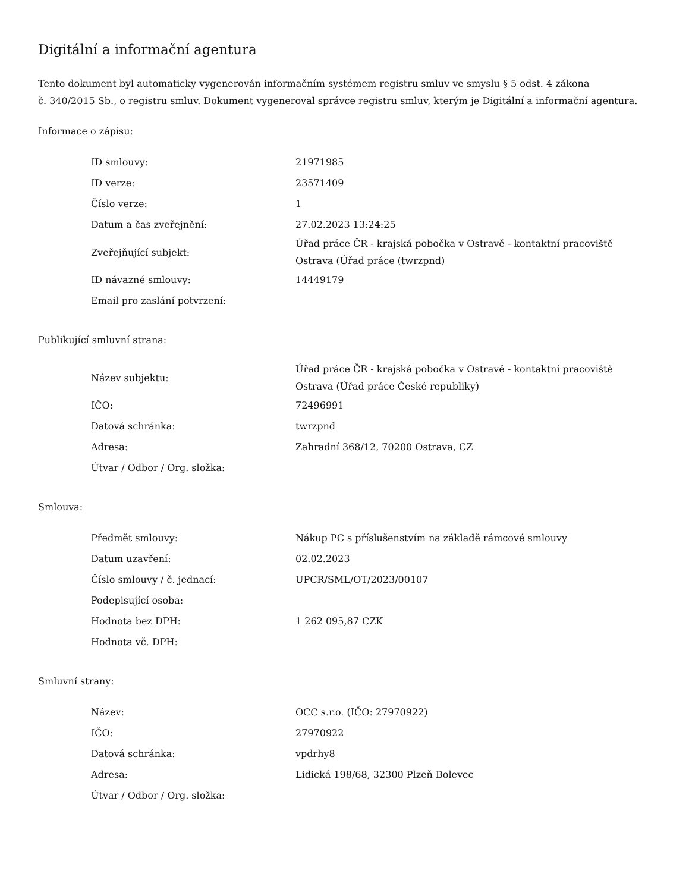Digitální a informační agentura
Tento dokument byl automaticky vygenerován informačním systémem registru smluv ve smyslu § 5 odst. 4 zákona
č. 340/2015 Sb., o registru smluv. Dokument vygeneroval správce registru smluv, kterým je Digitální a informační agentura.
Informace o zápisu:
| ID smlouvy: | 21971985 |
| ID verze: | 23571409 |
| Číslo verze: | 1 |
| Datum a čas zveřejnění: | 27.02.2023 13:24:25 |
| Zveřejňující subjekt: | Úřad práce ČR - krajská pobočka v Ostravě - kontaktní pracoviště Ostrava (Úřad práce (twrzpnd) |
| ID návazné smlouvy: | 14449179 |
| Email pro zaslání potvrzení: | |
Publikující smluvní strana:
| Název subjektu: | Úřad práce ČR - krajská pobočka v Ostravě - kontaktní pracoviště Ostrava (Úřad práce České republiky) |
| IČO: | 72496991 |
| Datová schránka: | twrzpnd |
| Adresa: | Zahradní 368/12, 70200 Ostrava, CZ |
| Útvar / Odbor / Org. složka: | |
Smlouva:
| Předmět smlouvy: | Nákup PC s příslušenstvím na základě rámcové smlouvy |
| Datum uzavření: | 02.02.2023 |
| Číslo smlouvy / č. jednací: | UPCR/SML/OT/2023/00107 |
| Podepisující osoba: | |
| Hodnota bez DPH: | 1 262 095,87 CZK |
| Hodnota vč. DPH: | |
Smluvní strany:
| Název: | OCC s.r.o. (IČO: 27970922) |
| IČO: | 27970922 |
| Datová schránka: | vpdrhy8 |
| Adresa: | Lidická 198/68, 32300 Plzeň Bolevec |
| Útvar / Odbor / Org. složka: | |